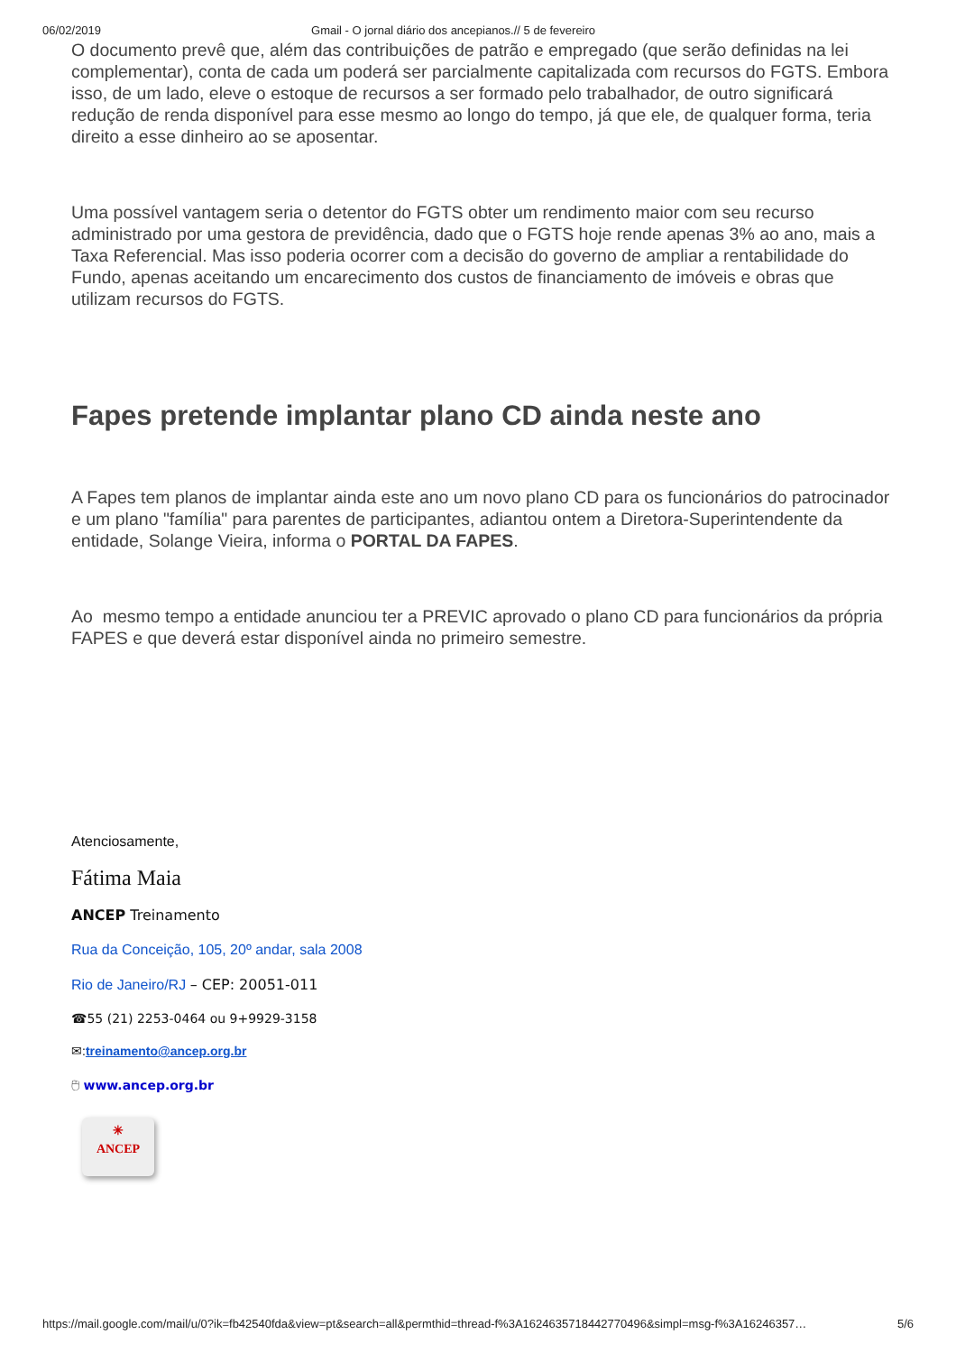06/02/2019 Gmail - O jornal diário dos ancepianos.// 5 de fevereiro
O documento prevê que, além das contribuições de patrão e empregado (que serão definidas na lei complementar), conta de cada um poderá ser parcialmente capitalizada com recursos do FGTS. Embora isso, de um lado, eleve o estoque de recursos a ser formado pelo trabalhador, de outro significará redução de renda disponível para esse mesmo ao longo do tempo, já que ele, de qualquer forma, teria direito a esse dinheiro ao se aposentar.
Uma possível vantagem seria o detentor do FGTS obter um rendimento maior com seu recurso administrado por uma gestora de previdência, dado que o FGTS hoje rende apenas 3% ao ano, mais a Taxa Referencial. Mas isso poderia ocorrer com a decisão do governo de ampliar a rentabilidade do Fundo, apenas aceitando um encarecimento dos custos de financiamento de imóveis e obras que utilizam recursos do FGTS.
Fapes pretende implantar plano CD ainda neste ano
A Fapes tem planos de implantar ainda este ano um novo plano CD para os funcionários do patrocinador e um plano "família" para parentes de participantes, adiantou ontem a Diretora-Superintendente da entidade, Solange Vieira, informa o PORTAL DA FAPES.
Ao mesmo tempo a entidade anunciou ter a PREVIC aprovado o plano CD para funcionários da própria FAPES e que deverá estar disponível ainda no primeiro semestre.
Atenciosamente,
Fátima Maia
ANCEP Treinamento
Rua da Conceição, 105, 20º andar, sala 2008
Rio de Janeiro/RJ – CEP: 20051-011
☎55 (21) 2253-0464 ou 9+9929-3158
✉:treinamento@ancep.org.br
🖰 www.ancep.org.br
✳
ANCEP
https://mail.google.com/mail/u/0?ik=fb42540fda&view=pt&search=all&permthid=thread-f%3A1624635718442770496&simpl=msg-f%3A16246357… 5/6